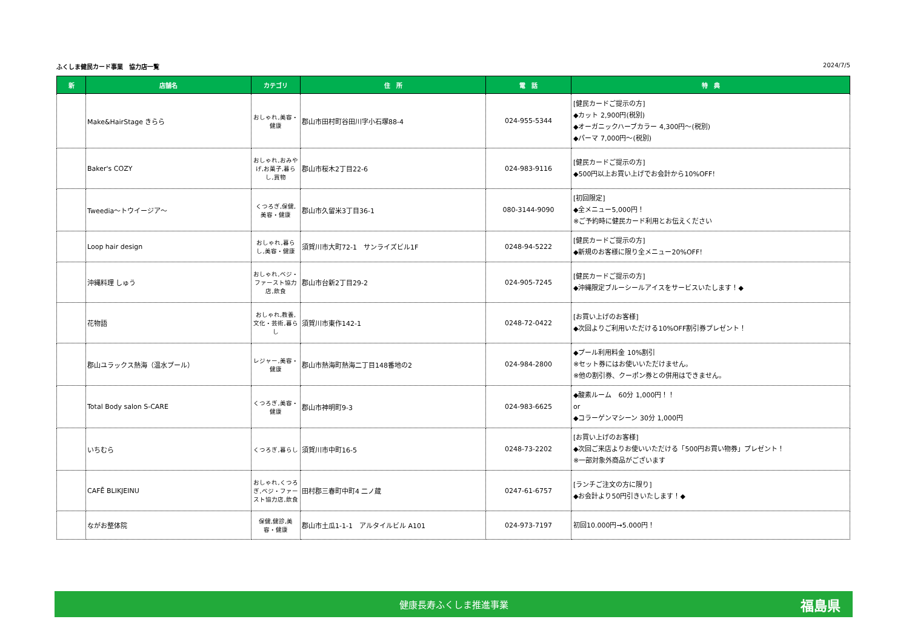ふくしま健民カード事業　協力店一覧 2024/7/5
| 新 | 店舗名 | カテゴリ | 住 所 | 電 話 | 特 典 |
| --- | --- | --- | --- | --- | --- |
| | Make&HairStage きらら | おしゃれ,美容・健康 | 郡山市田村町谷田川字小石塚88-4 | 024-955-5344 | [健民カードご提示の方] ◆カット 2,900円(税別) ◆オーガニックハーブカラー 4,300円～(税別) ◆パーマ 7,000円～(税別) |
| | Baker's COZY | おしゃれ,おみやげ,お菓子,暮らし,買物 | 郡山市桜木2丁目22-6 | 024-983-9116 | [健民カードご提示の方] ◆500円以上お買い上げでお会計から10%OFF！ |
| | Tweedia～トウイージア～ | くつろぎ,保健,美容・健康 | 郡山市久留米3丁目36-1 | 080-3144-9090 | [初回限定] ◆全メニュー5,000円！ ※ご予約時に健民カード利用とお伝えください |
| | Loop hair design | おしゃれ,暮らし,美容・健康 | 須賀川市大町72-1 サンライズビル1F | 0248-94-5222 | [健民カードご提示の方] ◆新規のお客様に限り全メニュー20%OFF！ |
| | 沖縄料理 しゅう | おしゃれ,ベジ・ファースト協力店,飲食 | 郡山市台新2丁目29-2 | 024-905-7245 | [健民カードご提示の方] ◆沖縄限定ブルーシールアイスをサービスいたします！◆ |
| | 花物語 | おしゃれ,教養,文化・芸術,暮らし | 須賀川市東作142-1 | 0248-72-0422 | [お買い上げのお客様] ◆次回よりご利用いただける10%OFF割引券プレゼント！ |
| | 郡山ユラックス熱海（温水プール） | レジャー,美容・健康 | 郡山市熱海町熱海二丁目148番地の2 | 024-984-2800 | ◆プール利用料金 10%割引 ※セット券にはお使いいただけません。 ※他の割引券、クーポン券との併用はできません。 |
| | Total Body salon S-CARE | くつろぎ,美容・健康 | 郡山市神明町9-3 | 024-983-6625 | ◆酸素ルーム 60分 1,000円！！ or ◆コラーゲンマシーン 30分 1,000円 |
| | いちむら | くつろぎ,暮らし | 須賀川市中町16-5 | 0248-73-2202 | [お買い上げのお客様] ◆次回ご来店よりお使いいただける「500円お買い物券」プレゼント！ ※一部対象外商品がございます |
| | CAFĒ BLIKJEINU | おしゃれ,くつろぎ,ベジ・ファースト協力店,飲食 | 田村郡三春町中町4 二ノ蔵 | 0247-61-6757 | [ランチご注文の方に限り] ◆お会計より50円引きいたします！◆ |
| | ながお整体院 | 保健,健診,美容・健康 | 郡山市土瓜1-1-1 アルタイルビル A101 | 024-973-7197 | 初回10.000円→5.000円！ |
健康長寿ふくしま推進事業 福島県